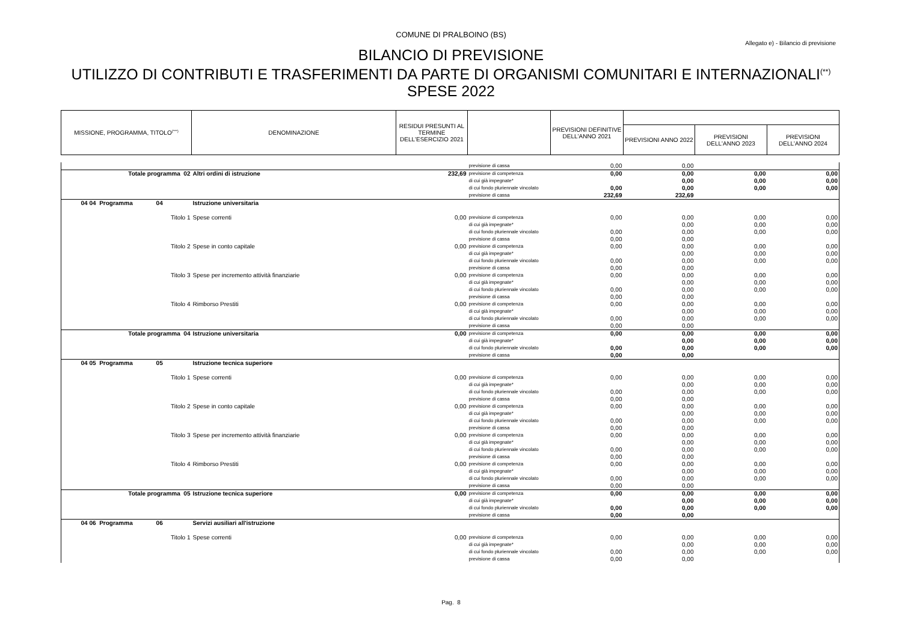COMUNE DI PRALBOINO (BS)
Allegato e) - Bilancio di previsione
BILANCIO DI PREVISIONE
UTILIZZO DI CONTRIBUTI E TRASFERIMENTI DA PARTE DI ORGANISMI COMUNITARI E INTERNAZIONALI<sup>(**)</sup>
SPESE 2022
| MISSIONE, PROGRAMMA, TITOLO<sup>(***)</sup> | DENOMINAZIONE | RESIDUI PRESUNTI AL TERMINE DELL'ESERCIZIO 2021 | | PREVISIONI DEFINITIVE DELL'ANNO 2021 | | | |
| --- | --- | --- | --- | --- | --- | --- | --- |
| | | | | | PREVISIONI ANNO 2022 | PREVISIONI DELL'ANNO 2023 | PREVISIONI DELL'ANNO 2024 |
| | | | previsione di cassa | 0,00 | 0,00 | | |
| Totale programma 02 | Altri ordini di istruzione | 232,69 | previsione di competenza | 0,00 | 0,00 | 0,00 | 0,00 |
| | | | di cui già impegnate* | | 0,00 | 0,00 | 0,00 |
| | | | di cui fondo pluriennale vincolato | 0,00 | 0,00 | 0,00 | 0,00 |
| | | | previsione di cassa | 232,69 | 232,69 | | |
| 04 04 Programma 04 | Istruzione universitaria | | | | | | |
| Titolo 1 | Spese correnti | 0,00 | previsione di competenza | 0,00 | 0,00 | 0,00 | 0,00 |
| | | | di cui già impegnate* | | 0,00 | 0,00 | 0,00 |
| | | | di cui fondo pluriennale vincolato | 0,00 | 0,00 | 0,00 | 0,00 |
| | | | previsione di cassa | 0,00 | 0,00 | | |
| Titolo 2 | Spese in conto capitale | 0,00 | previsione di competenza | 0,00 | 0,00 | 0,00 | 0,00 |
| | | | di cui già impegnate* | | 0,00 | 0,00 | 0,00 |
| | | | di cui fondo pluriennale vincolato | 0,00 | 0,00 | 0,00 | 0,00 |
| | | | previsione di cassa | 0,00 | 0,00 | | |
| Titolo 3 | Spese per incremento attività finanziarie | 0,00 | previsione di competenza | 0,00 | 0,00 | 0,00 | 0,00 |
| | | | di cui già impegnate* | | 0,00 | 0,00 | 0,00 |
| | | | di cui fondo pluriennale vincolato | 0,00 | 0,00 | 0,00 | 0,00 |
| | | | previsione di cassa | 0,00 | 0,00 | | |
| Titolo 4 | Rimborso Prestiti | 0,00 | previsione di competenza | 0,00 | 0,00 | 0,00 | 0,00 |
| | | | di cui già impegnate* | | 0,00 | 0,00 | 0,00 |
| | | | di cui fondo pluriennale vincolato | 0,00 | 0,00 | 0,00 | 0,00 |
| | | | previsione di cassa | 0,00 | 0,00 | | |
| Totale programma 04 | Istruzione universitaria | 0,00 | previsione di competenza | 0,00 | 0,00 | 0,00 | 0,00 |
| | | | di cui già impegnate* | | 0,00 | 0,00 | 0,00 |
| | | | di cui fondo pluriennale vincolato | 0,00 | 0,00 | 0,00 | 0,00 |
| | | | previsione di cassa | 0,00 | 0,00 | | |
| 04 05 Programma 05 | Istruzione tecnica superiore | | | | | | |
| Titolo 1 | Spese correnti | 0,00 | previsione di competenza | 0,00 | 0,00 | 0,00 | 0,00 |
| | | | di cui già impegnate* | | 0,00 | 0,00 | 0,00 |
| | | | di cui fondo pluriennale vincolato | 0,00 | 0,00 | 0,00 | 0,00 |
| | | | previsione di cassa | 0,00 | 0,00 | | |
| Titolo 2 | Spese in conto capitale | 0,00 | previsione di competenza | 0,00 | 0,00 | 0,00 | 0,00 |
| | | | di cui già impegnate* | | 0,00 | 0,00 | 0,00 |
| | | | di cui fondo pluriennale vincolato | 0,00 | 0,00 | 0,00 | 0,00 |
| | | | previsione di cassa | 0,00 | 0,00 | | |
| Titolo 3 | Spese per incremento attività finanziarie | 0,00 | previsione di competenza | 0,00 | 0,00 | 0,00 | 0,00 |
| | | | di cui già impegnate* | | 0,00 | 0,00 | 0,00 |
| | | | di cui fondo pluriennale vincolato | 0,00 | 0,00 | 0,00 | 0,00 |
| | | | previsione di cassa | 0,00 | 0,00 | | |
| Titolo 4 | Rimborso Prestiti | 0,00 | previsione di competenza | 0,00 | 0,00 | 0,00 | 0,00 |
| | | | di cui già impegnate* | | 0,00 | 0,00 | 0,00 |
| | | | di cui fondo pluriennale vincolato | 0,00 | 0,00 | 0,00 | 0,00 |
| | | | previsione di cassa | 0,00 | 0,00 | | |
| Totale programma 05 | Istruzione tecnica superiore | 0,00 | previsione di competenza | 0,00 | 0,00 | 0,00 | 0,00 |
| | | | di cui già impegnate* | | 0,00 | 0,00 | 0,00 |
| | | | di cui fondo pluriennale vincolato | 0,00 | 0,00 | 0,00 | 0,00 |
| | | | previsione di cassa | 0,00 | 0,00 | | |
| 04 06 Programma 06 | Servizi ausiliari all'istruzione | | | | | | |
| Titolo 1 | Spese correnti | 0,00 | previsione di competenza | 0,00 | 0,00 | 0,00 | 0,00 |
| | | | di cui già impegnate* | | 0,00 | 0,00 | 0,00 |
| | | | di cui fondo pluriennale vincolato | 0,00 | 0,00 | 0,00 | 0,00 |
| | | | previsione di cassa | 0,00 | 0,00 | | |
Pag. 8